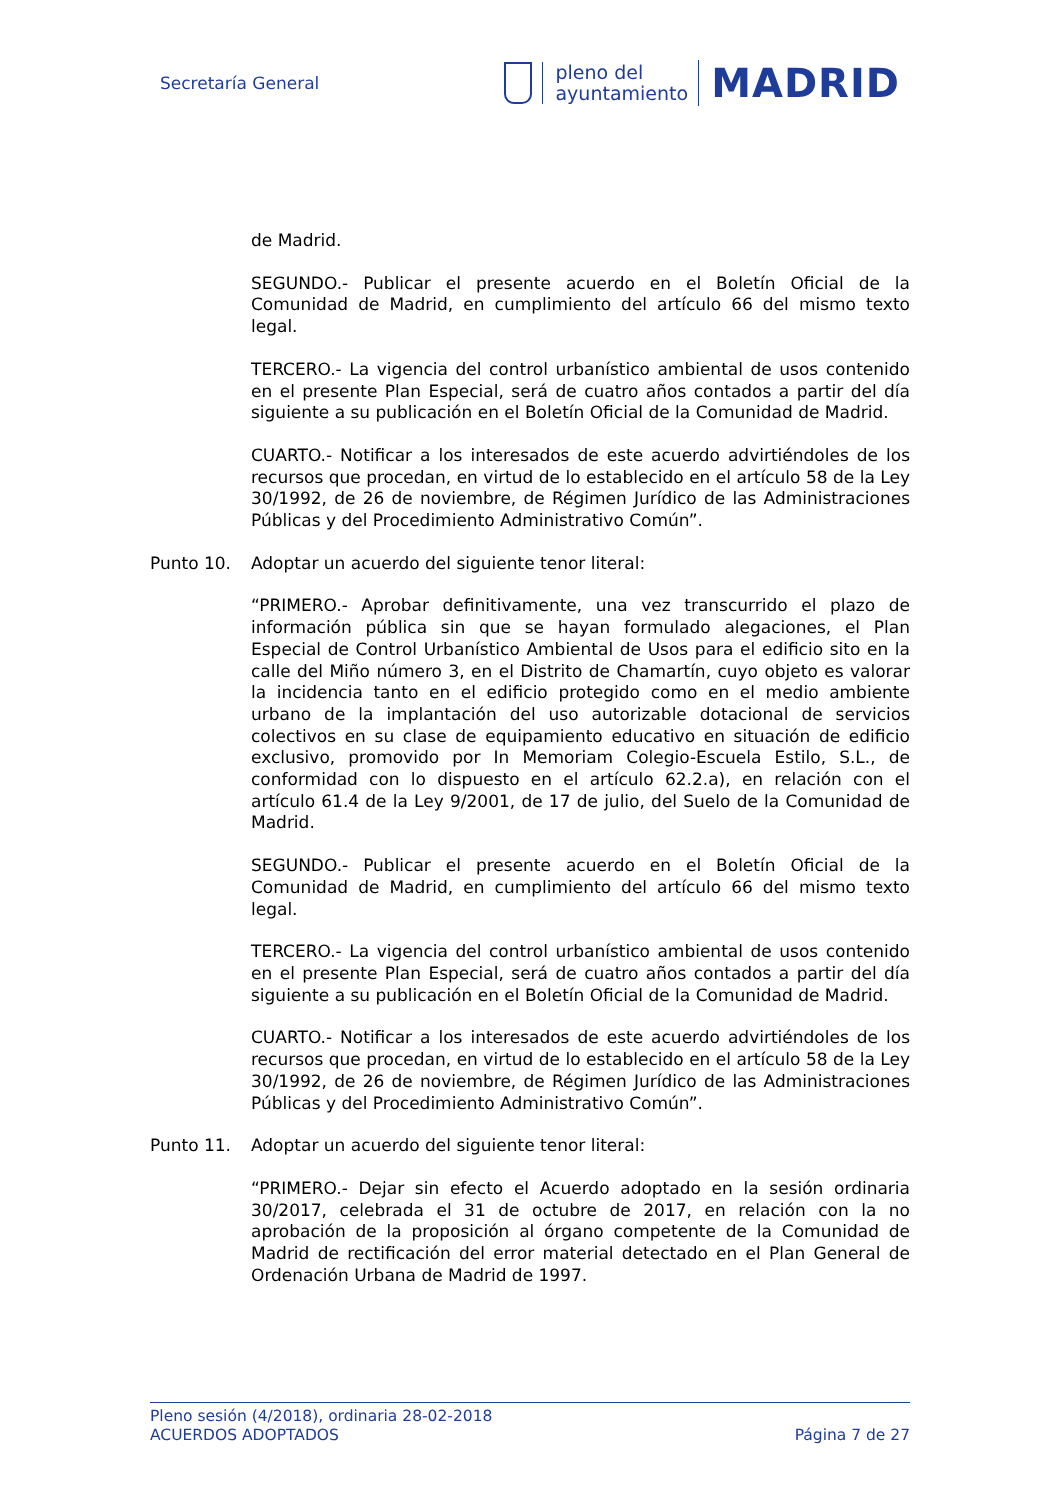Secretaría General
pleno del
ayuntamiento
MADRID
de Madrid.
SEGUNDO.- Publicar el presente acuerdo en el Boletín Oficial de la Comunidad de Madrid, en cumplimiento del artículo 66 del mismo texto legal.
TERCERO.- La vigencia del control urbanístico ambiental de usos contenido en el presente Plan Especial, será de cuatro años contados a partir del día siguiente a su publicación en el Boletín Oficial de la Comunidad de Madrid.
CUARTO.- Notificar a los interesados de este acuerdo advirtiéndoles de los recursos que procedan, en virtud de lo establecido en el artículo 58 de la Ley 30/1992, de 26 de noviembre, de Régimen Jurídico de las Administraciones Públicas y del Procedimiento Administrativo Común”.
Punto 10. Adoptar un acuerdo del siguiente tenor literal:
“PRIMERO.- Aprobar definitivamente, una vez transcurrido el plazo de información pública sin que se hayan formulado alegaciones, el Plan Especial de Control Urbanístico Ambiental de Usos para el edificio sito en la calle del Miño número 3, en el Distrito de Chamartín, cuyo objeto es valorar la incidencia tanto en el edificio protegido como en el medio ambiente urbano de la implantación del uso autorizable dotacional de servicios colectivos en su clase de equipamiento educativo en situación de edificio exclusivo, promovido por In Memoriam Colegio-Escuela Estilo, S.L., de conformidad con lo dispuesto en el artículo 62.2.a), en relación con el artículo 61.4 de la Ley 9/2001, de 17 de julio, del Suelo de la Comunidad de Madrid.
SEGUNDO.- Publicar el presente acuerdo en el Boletín Oficial de la Comunidad de Madrid, en cumplimiento del artículo 66 del mismo texto legal.
TERCERO.- La vigencia del control urbanístico ambiental de usos contenido en el presente Plan Especial, será de cuatro años contados a partir del día siguiente a su publicación en el Boletín Oficial de la Comunidad de Madrid.
CUARTO.- Notificar a los interesados de este acuerdo advirtiéndoles de los recursos que procedan, en virtud de lo establecido en el artículo 58 de la Ley 30/1992, de 26 de noviembre, de Régimen Jurídico de las Administraciones Públicas y del Procedimiento Administrativo Común”.
Punto 11. Adoptar un acuerdo del siguiente tenor literal:
“PRIMERO.- Dejar sin efecto el Acuerdo adoptado en la sesión ordinaria 30/2017, celebrada el 31 de octubre de 2017, en relación con la no aprobación de la proposición al órgano competente de la Comunidad de Madrid de rectificación del error material detectado en el Plan General de Ordenación Urbana de Madrid de 1997.
Pleno sesión (4/2018), ordinaria 28-02-2018
ACUERDOS ADOPTADOS Página 7 de 27